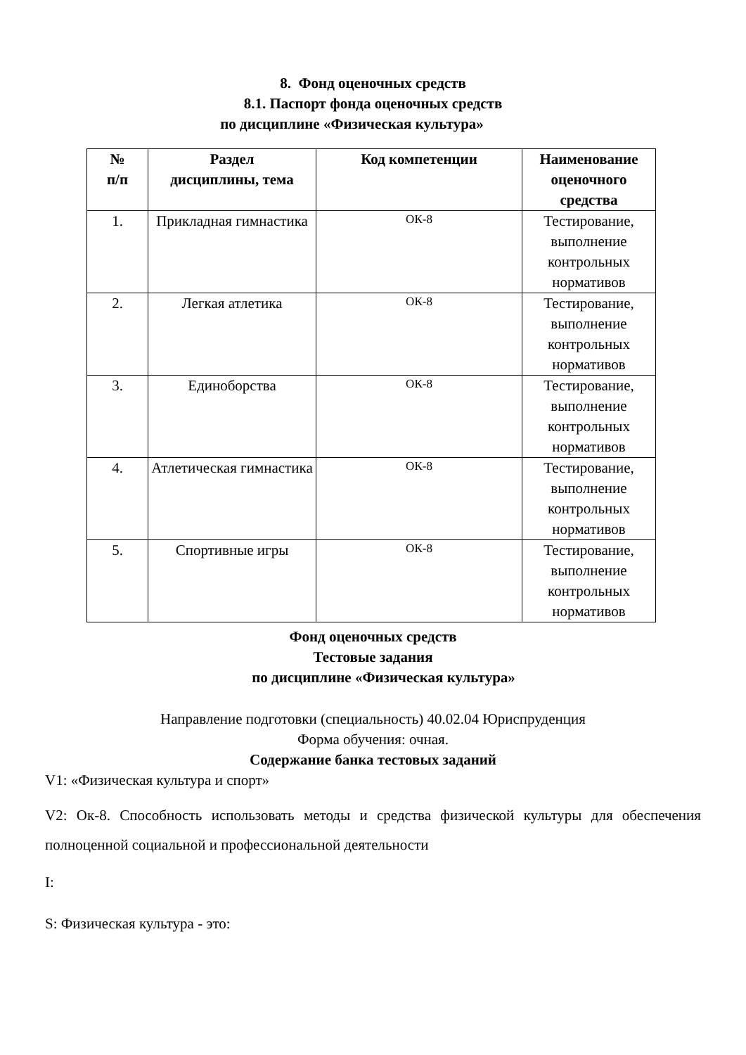8. Фонд оценочных средств
8.1. Паспорт фонда оценочных средств
по дисциплине «Физическая культура»
| № п/п | Раздел дисциплины, тема | Код компетенции | Наименование оценочного средства |
| --- | --- | --- | --- |
| 1. | Прикладная гимнастика | ОК-8 | Тестирование, выполнение контрольных нормативов |
| 2. | Легкая атлетика | ОК-8 | Тестирование, выполнение контрольных нормативов |
| 3. | Единоборства | ОК-8 | Тестирование, выполнение контрольных нормативов |
| 4. | Атлетическая гимнастика | ОК-8 | Тестирование, выполнение контрольных нормативов |
| 5. | Спортивные игры | ОК-8 | Тестирование, выполнение контрольных нормативов |
Фонд оценочных средств
Тестовые задания
по дисциплине «Физическая культура»
Направление подготовки (специальность) 40.02.04 Юриспруденция
Форма обучения: очная.
Содержание банка тестовых заданий
V1: «Физическая культура и спорт»
V2: Ок-8. Способность использовать методы и средства физической культуры для обеспечения полноценной социальной и профессиональной деятельности
I:
S: Физическая культура - это: